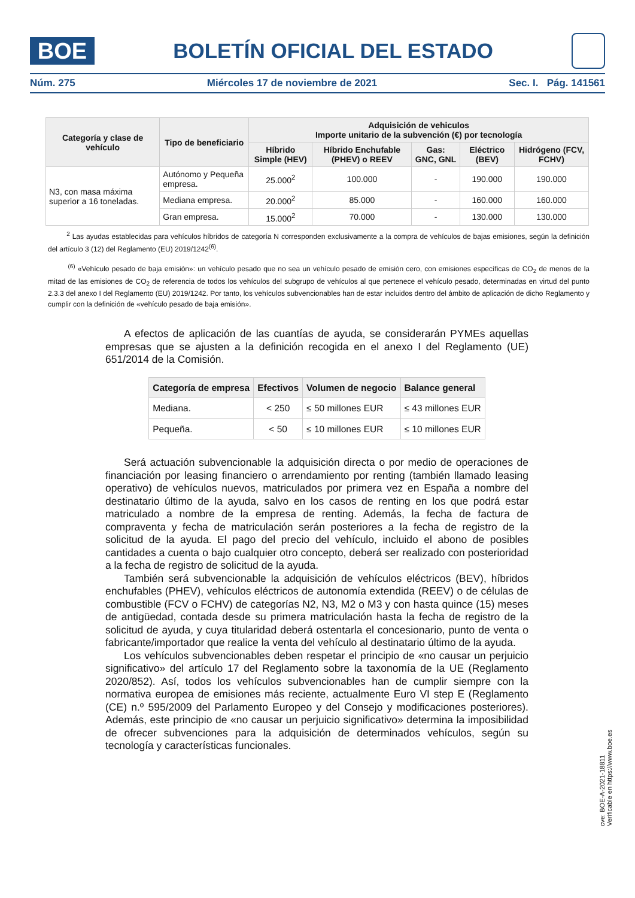BOE
BOLETÍN OFICIAL DEL ESTADO
Núm. 275 Miércoles 17 de noviembre de 2021 Sec. I. Pág. 141561
| Categoría y clase de vehículo | Tipo de beneficiario | Adquisición de vehiculos Importe unitario de la subvención (€) por tecnología | | | | |
| --- | --- | --- | --- | --- | --- | --- |
| | | Híbrido Simple (HEV) | Híbrido Enchufable (PHEV) o REEV | Gas: GNC, GNL | Eléctrico (BEV) | Hidrógeno (FCV, FCHV) |
| N3, con masa máxima superior a 16 toneladas. | Autónomo y Pequeña empresa. | 25.000<sup>2</sup> | 100.000 | - | 190.000 | 190.000 |
| | Mediana empresa. | 20.000<sup>2</sup> | 85.000 | - | 160.000 | 160.000 |
| | Gran empresa. | 15.000<sup>2</sup> | 70.000 | - | 130.000 | 130.000 |
<sup>2</sup> Las ayudas establecidas para vehículos híbridos de categoría N corresponden exclusivamente a la compra de vehículos de bajas emisiones, según la definición del artículo 3 (12) del Reglamento (EU) 2019/1242<sup>(6)</sup>.
<sup>(6)</sup> «Vehículo pesado de baja emisión»: un vehículo pesado que no sea un vehículo pesado de emisión cero, con emisiones específicas de CO<sub>2</sub> de menos de la mitad de las emisiones de CO<sub>2</sub> de referencia de todos los vehículos del subgrupo de vehículos al que pertenece el vehículo pesado, determinadas en virtud del punto 2.3.3 del anexo I del Reglamento (EU) 2019/1242. Por tanto, los vehículos subvencionables han de estar incluidos dentro del ámbito de aplicación de dicho Reglamento y cumplir con la definición de «vehículo pesado de baja emisión».
A efectos de aplicación de las cuantías de ayuda, se considerarán PYMEs aquellas empresas que se ajusten a la definición recogida en el anexo I del Reglamento (UE) 651/2014 de la Comisión.
| Categoría de empresa | Efectivos | Volumen de negocio | Balance general |
| --- | --- | --- | --- |
| Mediana. | < 250 | ≤ 50 millones EUR | ≤ 43 millones EUR |
| Pequeña. | < 50 | ≤ 10 millones EUR | ≤ 10 millones EUR |
Será actuación subvencionable la adquisición directa o por medio de operaciones de financiación por leasing financiero o arrendamiento por renting (también llamado leasing operativo) de vehículos nuevos, matriculados por primera vez en España a nombre del destinatario último de la ayuda, salvo en los casos de renting en los que podrá estar matriculado a nombre de la empresa de renting. Además, la fecha de factura de compraventa y fecha de matriculación serán posteriores a la fecha de registro de la solicitud de la ayuda. El pago del precio del vehículo, incluido el abono de posibles cantidades a cuenta o bajo cualquier otro concepto, deberá ser realizado con posterioridad a la fecha de registro de solicitud de la ayuda.
También será subvencionable la adquisición de vehículos eléctricos (BEV), híbridos enchufables (PHEV), vehículos eléctricos de autonomía extendida (REEV) o de células de combustible (FCV o FCHV) de categorías N2, N3, M2 o M3 y con hasta quince (15) meses de antigüedad, contada desde su primera matriculación hasta la fecha de registro de la solicitud de ayuda, y cuya titularidad deberá ostentarla el concesionario, punto de venta o fabricante/importador que realice la venta del vehículo al destinatario último de la ayuda.
Los vehículos subvencionables deben respetar el principio de «no causar un perjuicio significativo» del artículo 17 del Reglamento sobre la taxonomía de la UE (Reglamento 2020/852). Así, todos los vehículos subvencionables han de cumplir siempre con la normativa europea de emisiones más reciente, actualmente Euro VI step E (Reglamento (CE) n.º 595/2009 del Parlamento Europeo y del Consejo y modificaciones posteriores). Además, este principio de «no causar un perjuicio significativo» determina la imposibilidad de ofrecer subvenciones para la adquisición de determinados vehículos, según su tecnología y características funcionales.
cve: BOE-A-2021-18811
Verificable en https://www.boe.es